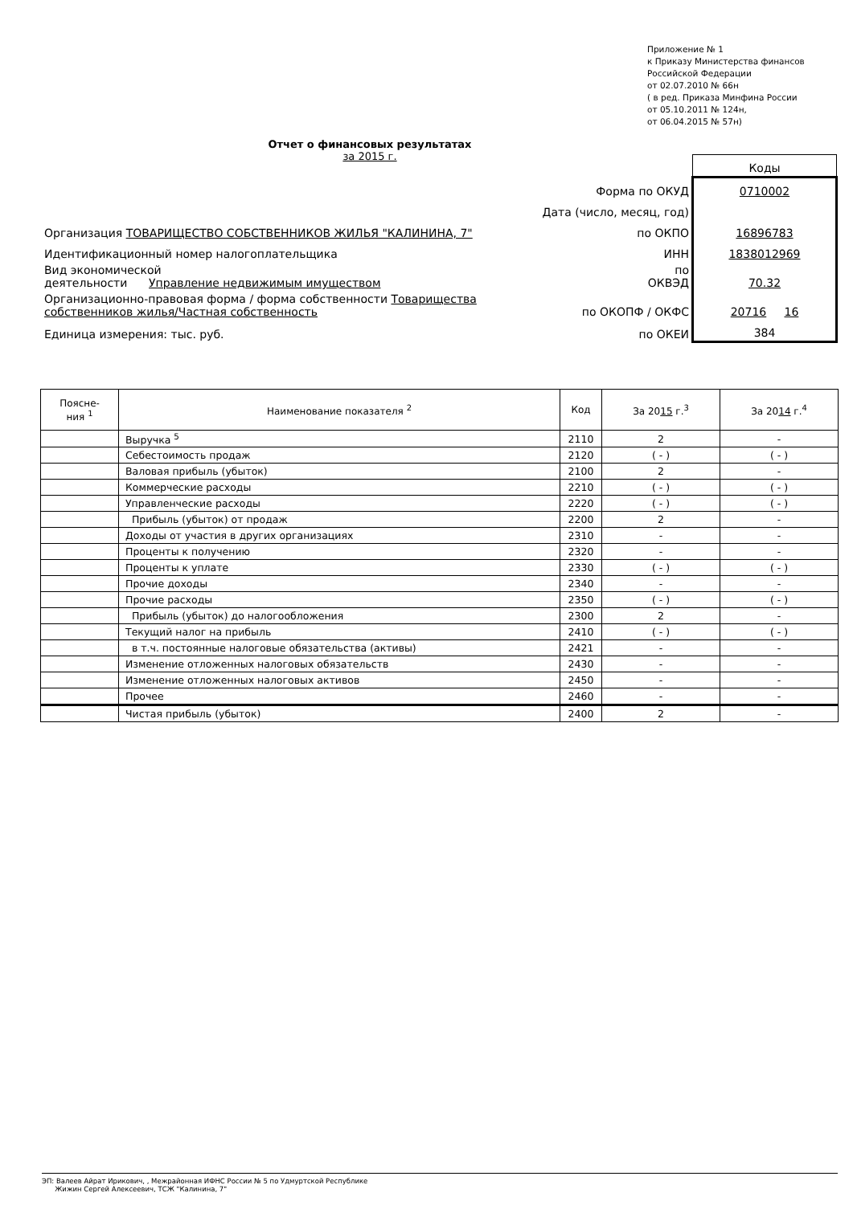Приложение № 1
к Приказу Министерства финансов
Российской Федерации
от 02.07.2010 № 66н
( в ред. Приказа Минфина России
от 05.10.2011 № 124н,
от 06.04.2015 № 57н)
Отчет о финансовых результатах
за 2015 г.
| | | Коды |
| | Форма по ОКУД | 0710002 |
| | Дата (число, месяц, год) | |
| Организация ТОВАРИЩЕСТВО СОБСТВЕННИКОВ ЖИЛЬЯ "КАЛИНИНА, 7" | по ОКПО | 16896783 |
| Идентификационный номер налогоплательщика | ИНН | 1838012969 |
| Вид экономической деятельности Управление недвижимым имуществом | по ОКВЭД | 70.32 |
| Организационно-правовая форма / форма собственности Товарищества собственников жилья/Частная собственность | по ОКОПФ / ОКФС | 20716 16 |
| Единица измерения: тыс. руб. | по ОКЕИ | 384 |
| Поясне- ния <sup>1</sup> | Наименование показателя <sup>2</sup> | Код | За 20 15 г.<sup>3</sup> | За 20 14 г.<sup>4</sup> |
| --- | --- | --- | --- | --- |
| | Выручка <sup>5</sup> | 2110 | 2 | - |
| | Себестоимость продаж | 2120 | ( - ) | ( - ) |
| | Валовая прибыль (убыток) | 2100 | 2 | - |
| | Коммерческие расходы | 2210 | ( - ) | ( - ) |
| | Управленческие расходы | 2220 | ( - ) | ( - ) |
| | Прибыль (убыток) от продаж | 2200 | 2 | - |
| | Доходы от участия в других организациях | 2310 | - | - |
| | Проценты к получению | 2320 | - | - |
| | Проценты к уплате | 2330 | ( - ) | ( - ) |
| | Прочие доходы | 2340 | - | - |
| | Прочие расходы | 2350 | ( - ) | ( - ) |
| | Прибыль (убыток) до налогообложения | 2300 | 2 | - |
| | Текущий налог на прибыль | 2410 | ( - ) | ( - ) |
| | в т.ч. постоянные налоговые обязательства (активы) | 2421 | - | - |
| | Изменение отложенных налоговых обязательств | 2430 | - | - |
| | Изменение отложенных налоговых активов | 2450 | - | - |
| | Прочее | 2460 | - | - |
| | Чистая прибыль (убыток) | 2400 | 2 | - |
ЭП: Валеев Айрат Ирикович, , Межрайонная ИФНС России № 5 по Удмуртской Республике
Жижин Сергей Алексеевич, ТСЖ "Калинина, 7"